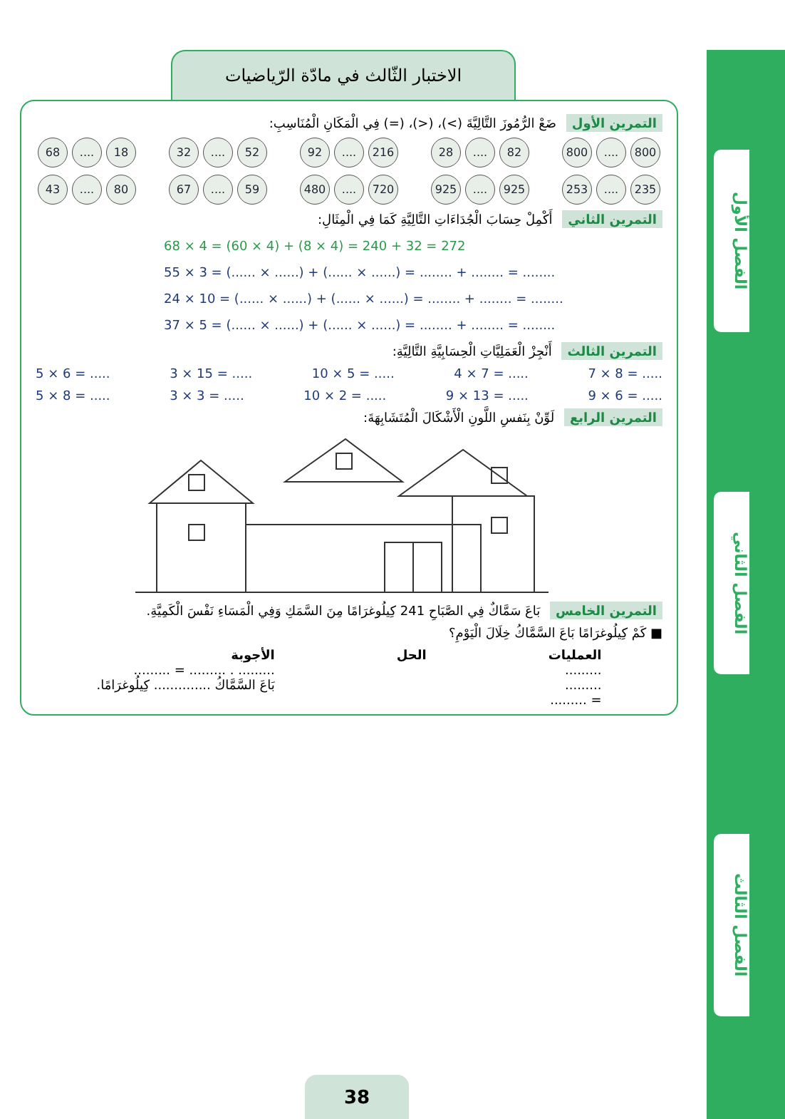الفصل الأول
الفصل الثاني
الفصل الثالث
الاختبار الثّالث في مادّة الرّياضيات
التمرين الأول ضَعْ الرُّمُوزَ التَّالِيَّةَ (>)، (<)، (=) فِي الْمَكَانِ الْمُنَاسِبِ:
68.... 18 32.... 52 92.... 216 28.... 82 800.... 800
43.... 80 67.... 59 480.... 720 925.... 925 253.... 235
التمرين الثاني أَكْمِلْ حِسَابَ الْجُدَاءَاتِ التَّالِيَّةِ كَمَا فِي الْمِثَالِ:
68 × 4 = (60 × 4) + (8 × 4) = 240 + 32 = 272
55 × 3 = (...... × ......) + (...... × ......) = ........ + ........ = ........
24 × 10 = (...... × ......) + (...... × ......) = ........ + ........ = ........
37 × 5 = (...... × ......) + (...... × ......) = ........ + ........ = ........
التمرين الثالث أَنْجِزْ الْعَمَلِيَّاتِ الْحِسَابِيَّةِ التَّالِيَّةِ:
5 × 6 = ..... 3 × 15 = ..... 10 × 5 = ..... 4 × 7 = ..... 7 × 8 = .....
5 × 8 = ..... 3 × 3 = ..... 10 × 2 = ..... 9 × 13 = ..... 9 × 6 = .....
التمرين الرابع لَوِّنْ بِنَفسِ اللَّونِ الْأَشْكَالَ الْمُتَشَابِهَةَ:
التمرين الخامس بَاعَ سَمَّاكٌ فِي الصَّبَاحِ 241 كِيلُوغرَامًا مِنَ السَّمَكِ وَفِي الْمَسَاءِ نَفْسَ الْكَمِيَّةِ.
■ كَمْ كِيلُوغرَامًا بَاعَ السَّمَّاكُ خِلَالَ الْيَوْمِ؟
العمليات
.........
.........
= .........
الحل الأجوبة
......... = ......... . .........
بَاعَ السَّمَّاكُ .............. كِيلُوغرَامًا.
38